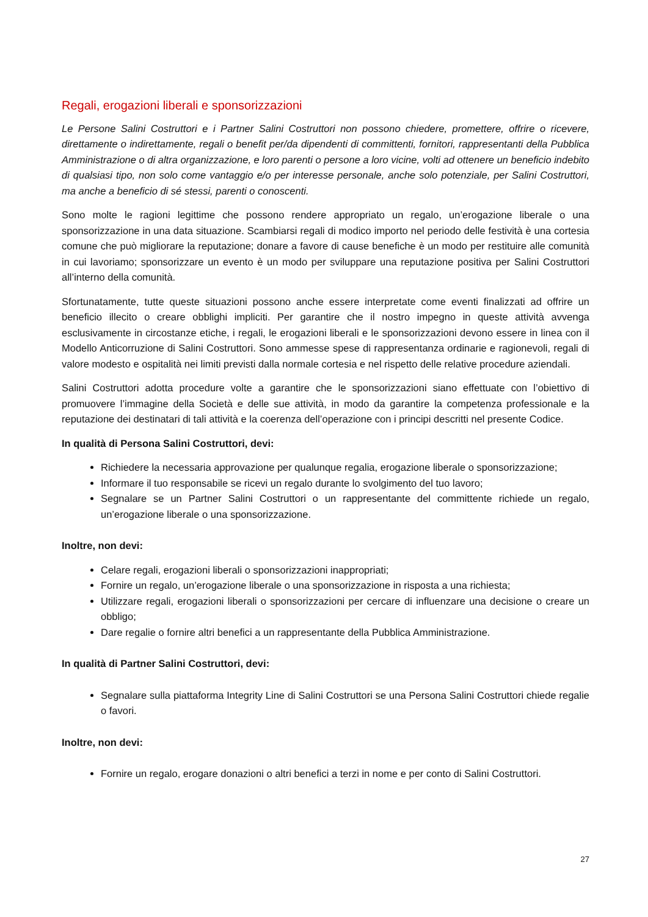Regali, erogazioni liberali e sponsorizzazioni
Le Persone Salini Costruttori e i Partner Salini Costruttori non possono chiedere, promettere, offrire o ricevere, direttamente o indirettamente, regali o benefit per/da dipendenti di committenti, fornitori, rappresentanti della Pubblica Amministrazione o di altra organizzazione, e loro parenti o persone a loro vicine, volti ad ottenere un beneficio indebito di qualsiasi tipo, non solo come vantaggio e/o per interesse personale, anche solo potenziale, per Salini Costruttori, ma anche a beneficio di sé stessi, parenti o conoscenti.
Sono molte le ragioni legittime che possono rendere appropriato un regalo, un’erogazione liberale o una sponsorizzazione in una data situazione. Scambiarsi regali di modico importo nel periodo delle festività è una cortesia comune che può migliorare la reputazione; donare a favore di cause benefiche è un modo per restituire alle comunità in cui lavoriamo; sponsorizzare un evento è un modo per sviluppare una reputazione positiva per Salini Costruttori all’interno della comunità.
Sfortunatamente, tutte queste situazioni possono anche essere interpretate come eventi finalizzati ad offrire un beneficio illecito o creare obblighi impliciti. Per garantire che il nostro impegno in queste attività avvenga esclusivamente in circostanze etiche, i regali, le erogazioni liberali e le sponsorizzazioni devono essere in linea con il Modello Anticorruzione di Salini Costruttori. Sono ammesse spese di rappresentanza ordinarie e ragionevoli, regali di valore modesto e ospitalità nei limiti previsti dalla normale cortesia e nel rispetto delle relative procedure aziendali.
Salini Costruttori adotta procedure volte a garantire che le sponsorizzazioni siano effettuate con l’obiettivo di promuovere l’immagine della Società e delle sue attività, in modo da garantire la competenza professionale e la reputazione dei destinatari di tali attività e la coerenza dell’operazione con i principi descritti nel presente Codice.
In qualità di Persona Salini Costruttori, devi:
Richiedere la necessaria approvazione per qualunque regalia, erogazione liberale o sponsorizzazione;
Informare il tuo responsabile se ricevi un regalo durante lo svolgimento del tuo lavoro;
Segnalare se un Partner Salini Costruttori o un rappresentante del committente richiede un regalo, un’erogazione liberale o una sponsorizzazione.
Inoltre, non devi:
Celare regali, erogazioni liberali o sponsorizzazioni inappropriati;
Fornire un regalo, un’erogazione liberale o una sponsorizzazione in risposta a una richiesta;
Utilizzare regali, erogazioni liberali o sponsorizzazioni per cercare di influenzare una decisione o creare un obbligo;
Dare regalie o fornire altri benefici a un rappresentante della Pubblica Amministrazione.
In qualità di Partner Salini Costruttori, devi:
Segnalare sulla piattaforma Integrity Line di Salini Costruttori se una Persona Salini Costruttori chiede regalie o favori.
Inoltre, non devi:
Fornire un regalo, erogare donazioni o altri benefici a terzi in nome e per conto di Salini Costruttori.
27